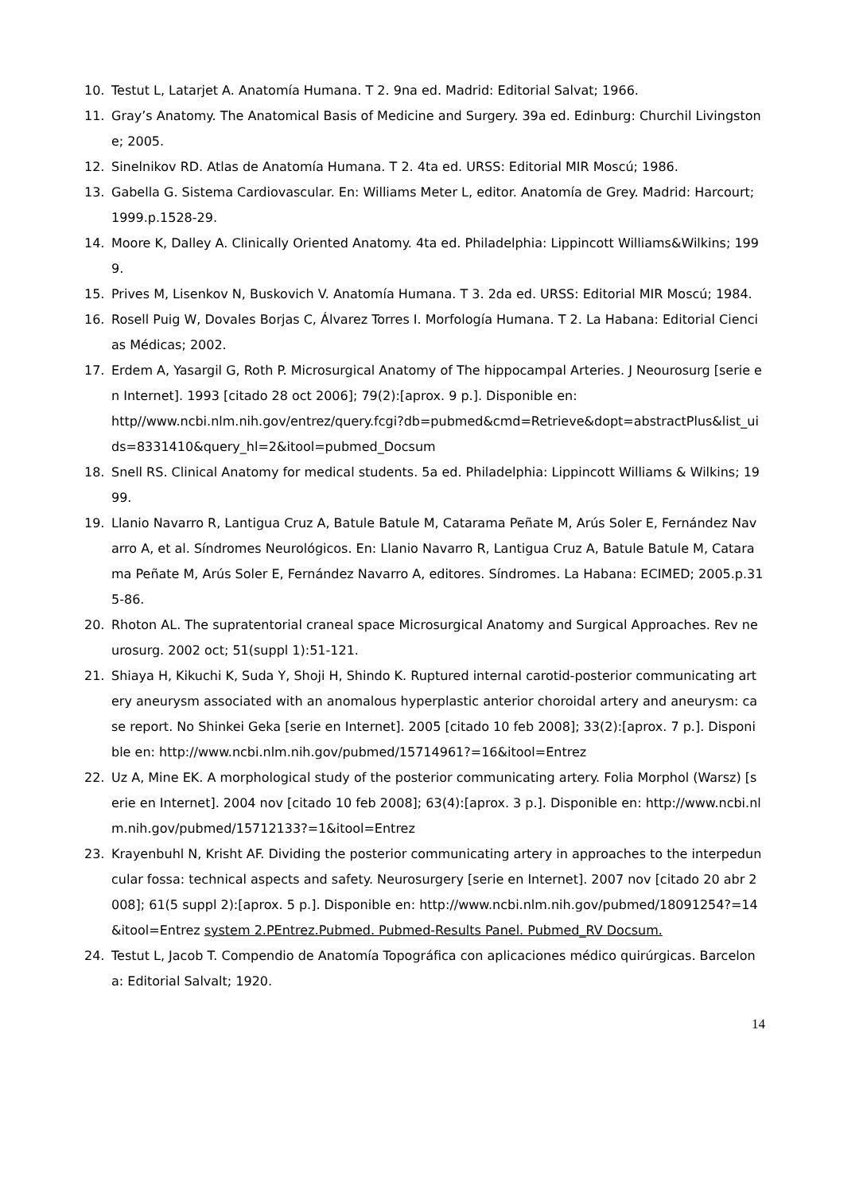10. Testut L, Latarjet A. Anatomía Humana. T 2. 9na ed. Madrid: Editorial Salvat; 1966.
11. Gray’s Anatomy. The Anatomical Basis of Medicine and Surgery. 39a ed. Edinburg: Churchil Livingstone; 2005.
12. Sinelnikov RD. Atlas de Anatomía Humana. T 2. 4ta ed. URSS: Editorial MIR Moscú; 1986.
13. Gabella G. Sistema Cardiovascular. En: Williams Meter L, editor. Anatomía de Grey. Madrid: Harcourt; 1999.p.1528-29.
14. Moore K, Dalley A. Clinically Oriented Anatomy. 4ta ed. Philadelphia: Lippincott Williams&Wilkins; 1999.
15. Prives M, Lisenkov N, Buskovich V. Anatomía Humana. T 3. 2da ed. URSS: Editorial MIR Moscú; 1984.
16. Rosell Puig W, Dovales Borjas C, Álvarez Torres I. Morfología Humana. T 2. La Habana: Editorial Ciencias Médicas; 2002.
17. Erdem A, Yasargil G, Roth P. Microsurgical Anatomy of The hippocampal Arteries. J Neourosurg [serie en Internet]. 1993 [citado 28 oct 2006]; 79(2):[aprox. 9 p.]. Disponible en:
http//www.ncbi.nlm.nih.gov/entrez/query.fcgi?db=pubmed&cmd=Retrieve&dopt=abstractPlus&list_uids=8331410&query_hl=2&itool=pubmed_Docsum
18. Snell RS. Clinical Anatomy for medical students. 5a ed. Philadelphia: Lippincott Williams & Wilkins; 1999.
19. Llanio Navarro R, Lantigua Cruz A, Batule Batule M, Catarama Peñate M, Arús Soler E, Fernández Navarro A, et al. Síndromes Neurológicos. En: Llanio Navarro R, Lantigua Cruz A, Batule Batule M, Catarama Peñate M, Arús Soler E, Fernández Navarro A, editores. Síndromes. La Habana: ECIMED; 2005.p.315-86.
20. Rhoton AL. The supratentorial craneal space Microsurgical Anatomy and Surgical Approaches. Rev neurosurg. 2002 oct; 51(suppl 1):51-121.
21. Shiaya H, Kikuchi K, Suda Y, Shoji H, Shindo K. Ruptured internal carotid-posterior communicating artery aneurysm associated with an anomalous hyperplastic anterior choroidal artery and aneurysm: case report. No Shinkei Geka [serie en Internet]. 2005 [citado 10 feb 2008]; 33(2):[aprox. 7 p.]. Disponible en: http://www.ncbi.nlm.nih.gov/pubmed/15714961?=16&itool=Entrez
22. Uz A, Mine EK. A morphological study of the posterior communicating artery. Folia Morphol (Warsz) [serie en Internet]. 2004 nov [citado 10 feb 2008]; 63(4):[aprox. 3 p.]. Disponible en: http://www.ncbi.nlm.nih.gov/pubmed/15712133?=1&itool=Entrez
23. Krayenbuhl N, Krisht AF. Dividing the posterior communicating artery in approaches to the interpeduncular fossa: technical aspects and safety. Neurosurgery [serie en Internet]. 2007 nov [citado 20 abr 2008]; 61(5 suppl 2):[aprox. 5 p.]. Disponible en: http://www.ncbi.nlm.nih.gov/pubmed/18091254?=14&itool=Entrez system 2.PEntrez.Pubmed. Pubmed-Results Panel. Pubmed_RV Docsum.
24. Testut L, Jacob T. Compendio de Anatomía Topográfica con aplicaciones médico quirúrgicas. Barcelona: Editorial Salvalt; 1920.
14